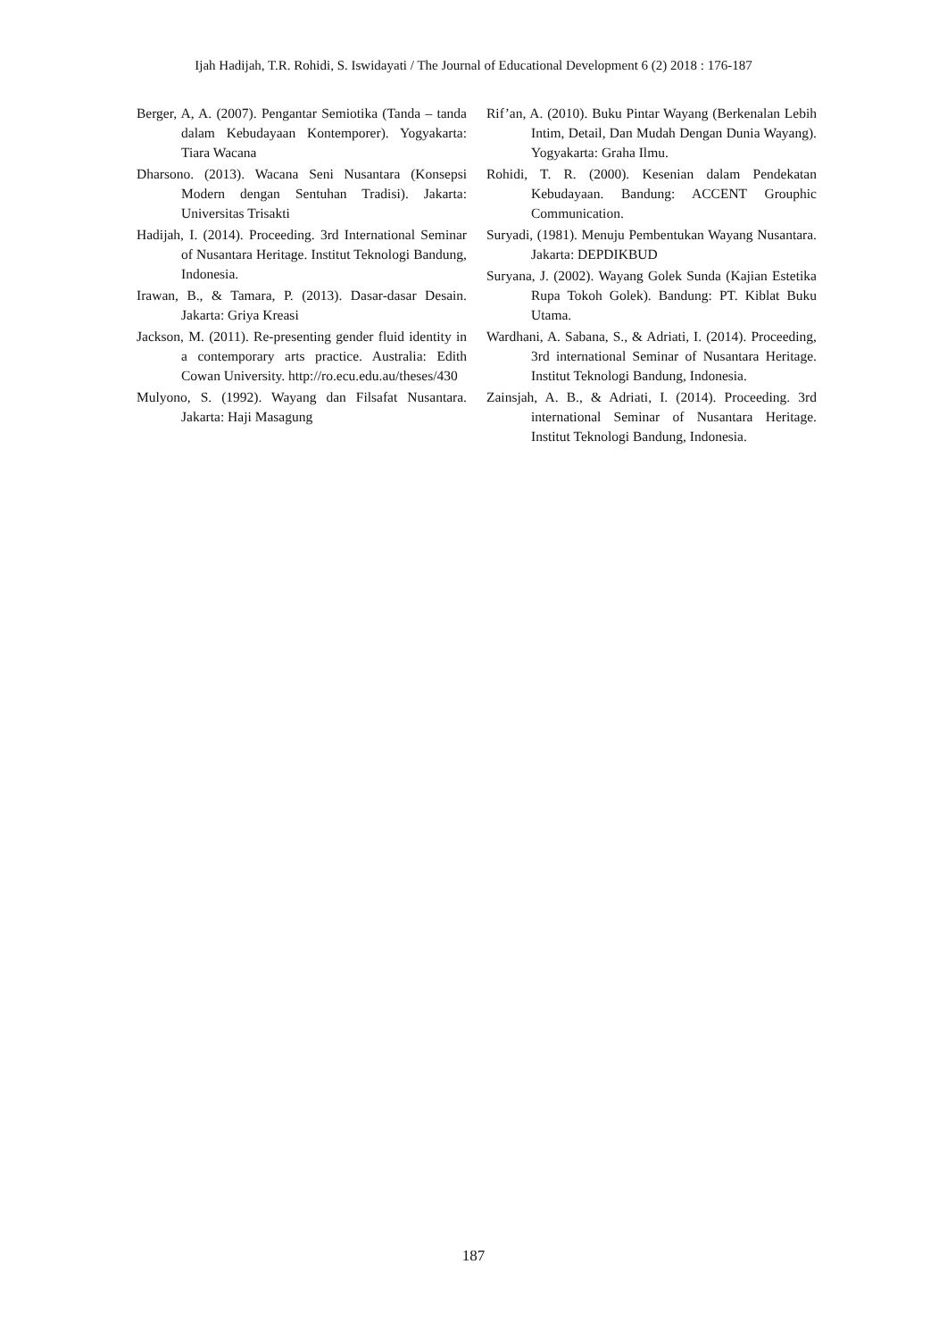Ijah Hadijah, T.R. Rohidi, S. Iswidayati / The Journal of Educational Development 6 (2) 2018 : 176-187
Berger, A, A. (2007). Pengantar Semiotika (Tanda – tanda dalam Kebudayaan Kontemporer). Yogyakarta: Tiara Wacana
Dharsono. (2013). Wacana Seni Nusantara (Konsepsi Modern dengan Sentuhan Tradisi). Jakarta: Universitas Trisakti
Hadijah, I. (2014). Proceeding. 3rd International Seminar of Nusantara Heritage. Institut Teknologi Bandung, Indonesia.
Irawan, B., & Tamara, P. (2013). Dasar-dasar Desain. Jakarta: Griya Kreasi
Jackson, M. (2011). Re-presenting gender fluid identity in a contemporary arts practice. Australia: Edith Cowan University. http://ro.ecu.edu.au/theses/430
Mulyono, S. (1992). Wayang dan Filsafat Nusantara. Jakarta: Haji Masagung
Rif’an, A. (2010). Buku Pintar Wayang (Berkenalan Lebih Intim, Detail, Dan Mudah Dengan Dunia Wayang). Yogyakarta: Graha Ilmu.
Rohidi, T. R. (2000). Kesenian dalam Pendekatan Kebudayaan. Bandung: ACCENT Grouphic Communication.
Suryadi, (1981). Menuju Pembentukan Wayang Nusantara. Jakarta: DEPDIKBUD
Suryana, J. (2002). Wayang Golek Sunda (Kajian Estetika Rupa Tokoh Golek). Bandung: PT. Kiblat Buku Utama.
Wardhani, A. Sabana, S., & Adriati, I. (2014). Proceeding, 3rd international Seminar of Nusantara Heritage. Institut Teknologi Bandung, Indonesia.
Zainsjah, A. B., & Adriati, I. (2014). Proceeding. 3rd international Seminar of Nusantara Heritage. Institut Teknologi Bandung, Indonesia.
187